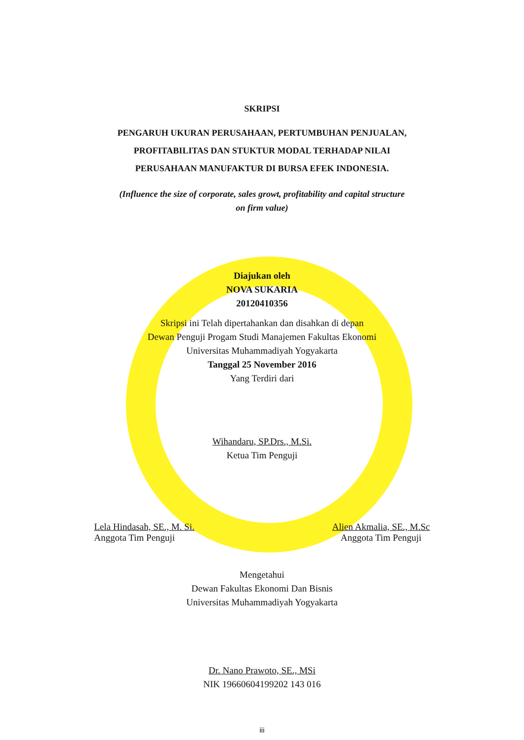SKRIPSI
PENGARUH UKURAN PERUSAHAAN, PERTUMBUHAN PENJUALAN,
PROFITABILITAS DAN STUKTUR MODAL TERHADAP NILAI
PERUSAHAAN MANUFAKTUR DI BURSA EFEK INDONESIA.
(Influence the size of corporate, sales growt, profitability and capital structure
on firm value)
Diajukan oleh
NOVA SUKARIA
20120410356
Skripsi ini Telah dipertahankan dan disahkan di depan
Dewan Penguji Progam Studi Manajemen Fakultas Ekonomi
Universitas Muhammadiyah Yogyakarta
Tanggal 25 November 2016
Yang Terdiri dari
Wihandaru, SP.Drs., M.Si.
Ketua Tim Penguji
Lela Hindasah, SE., M. Si.
Anggota Tim Penguji
Alien Akmalia, SE., M.Sc
Anggota Tim Penguji
Mengetahui
Dewan Fakultas Ekonomi Dan Bisnis
Universitas Muhammadiyah Yogyakarta
Dr. Nano Prawoto, SE., MSi
NIK 19660604199202 143 016
iii